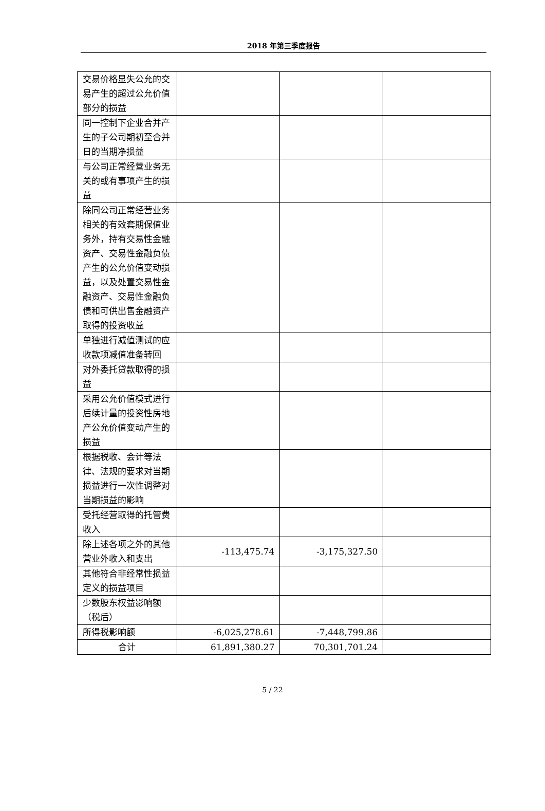2018 年第三季度报告
| 交易价格显失公允的交易产生的超过公允价值部分的损益 | | | |
| 同一控制下企业合并产生的子公司期初至合并日的当期净损益 | | | |
| 与公司正常经营业务无关的或有事项产生的损益 | | | |
| 除同公司正常经营业务相关的有效套期保值业务外，持有交易性金融资产、交易性金融负债产生的公允价值变动损益，以及处置交易性金融资产、交易性金融负债和可供出售金融资产取得的投资收益 | | | |
| 单独进行减值测试的应收款项减值准备转回 | | | |
| 对外委托贷款取得的损益 | | | |
| 采用公允价值模式进行后续计量的投资性房地产公允价值变动产生的损益 | | | |
| 根据税收、会计等法律、法规的要求对当期损益进行一次性调整对当期损益的影响 | | | |
| 受托经营取得的托管费收入 | | | |
| 除上述各项之外的其他营业外收入和支出 | -113,475.74 | -3,175,327.50 | |
| 其他符合非经常性损益定义的损益项目 | | | |
| 少数股东权益影响额（税后） | | | |
| 所得税影响额 | -6,025,278.61 | -7,448,799.86 | |
| 合计 | 61,891,380.27 | 70,301,701.24 | |
5 / 22